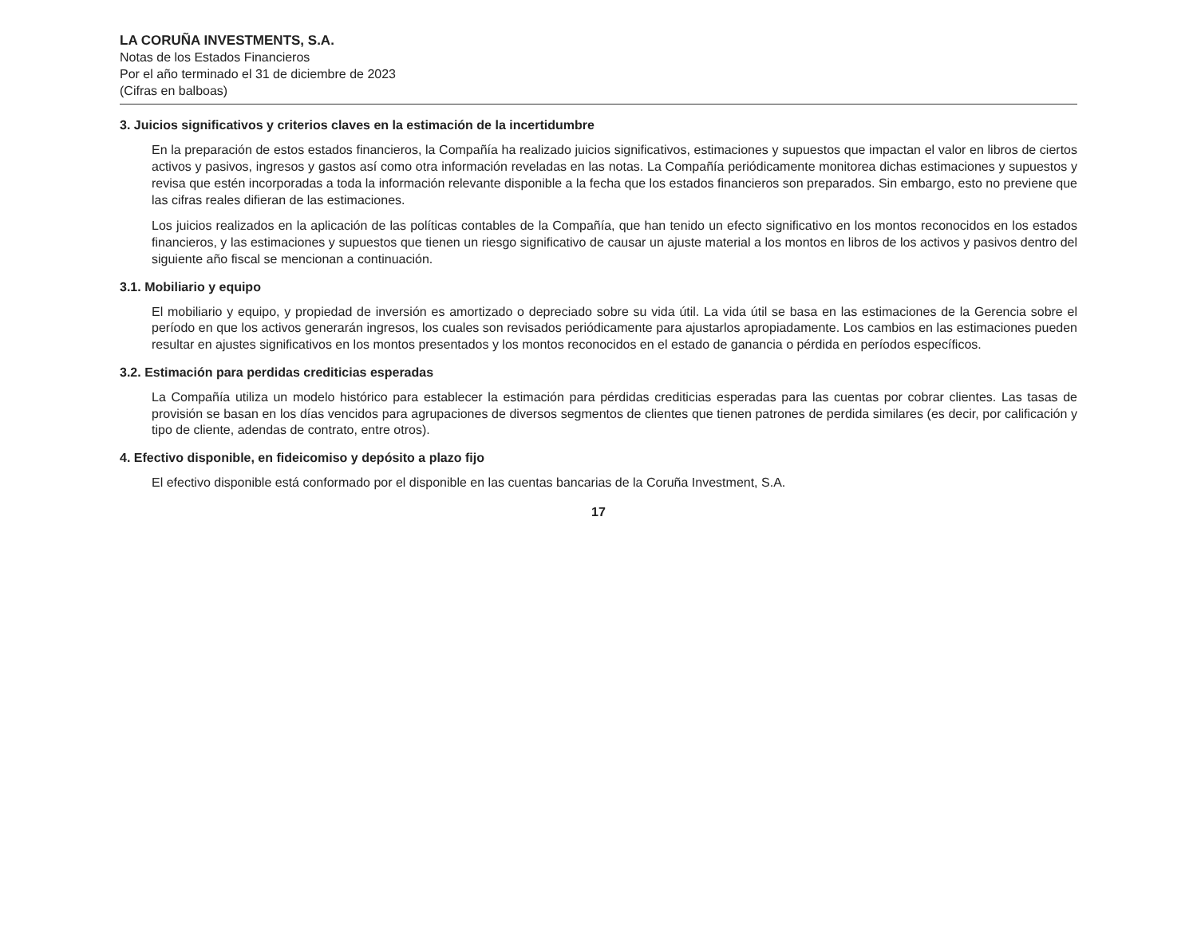LA CORUÑA INVESTMENTS, S.A.
Notas de los Estados Financieros
Por el año terminado el 31 de diciembre de 2023
(Cifras en balboas)
3. Juicios significativos y criterios claves en la estimación de la incertidumbre
En la preparación de estos estados financieros, la Compañía ha realizado juicios significativos, estimaciones y supuestos que impactan el valor en libros de ciertos activos y pasivos, ingresos y gastos así como otra información reveladas en las notas. La Compañía periódicamente monitorea dichas estimaciones y supuestos y revisa que estén incorporadas a toda la información relevante disponible a la fecha que los estados financieros son preparados. Sin embargo, esto no previene que las cifras reales difieran de las estimaciones.
Los juicios realizados en la aplicación de las políticas contables de la Compañía, que han tenido un efecto significativo en los montos reconocidos en los estados financieros, y las estimaciones y supuestos que tienen un riesgo significativo de causar un ajuste material a los montos en libros de los activos y pasivos dentro del siguiente año fiscal se mencionan a continuación.
3.1. Mobiliario y equipo
El mobiliario y equipo, y propiedad de inversión es amortizado o depreciado sobre su vida útil. La vida útil se basa en las estimaciones de la Gerencia sobre el período en que los activos generarán ingresos, los cuales son revisados periódicamente para ajustarlos apropiadamente. Los cambios en las estimaciones pueden resultar en ajustes significativos en los montos presentados y los montos reconocidos en el estado de ganancia o pérdida en períodos específicos.
3.2. Estimación para perdidas crediticias esperadas
La Compañía utiliza un modelo histórico para establecer la estimación para pérdidas crediticias esperadas para las cuentas por cobrar clientes. Las tasas de provisión se basan en los días vencidos para agrupaciones de diversos segmentos de clientes que tienen patrones de perdida similares (es decir, por calificación y tipo de cliente, adendas de contrato, entre otros).
4. Efectivo disponible, en fideicomiso y depósito a plazo fijo
El efectivo disponible está conformado por el disponible en las cuentas bancarias de la Coruña Investment, S.A.
17